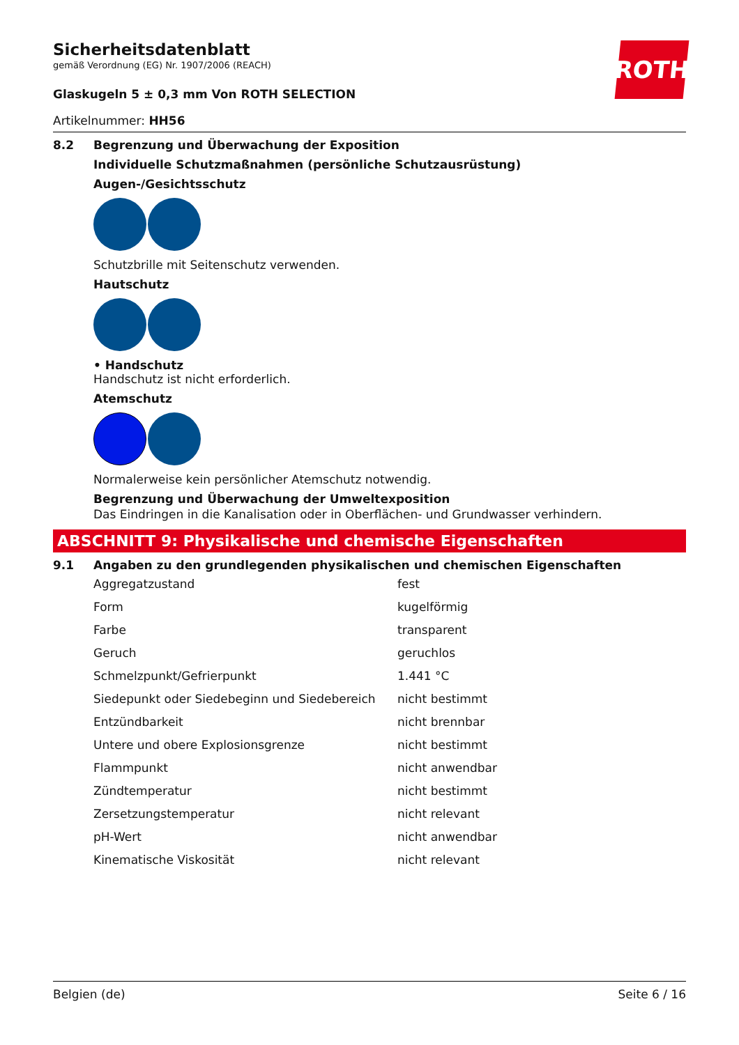ROTH
Sicherheitsdatenblatt
gemäß Verordnung (EG) Nr. 1907/2006 (REACH)
Glaskugeln 5 ± 0,3 mm Von ROTH SELECTION
Artikelnummer: HH56
8.2 Begrenzung und Überwachung der Exposition
Individuelle Schutzmaßnahmen (persönliche Schutzausrüstung)
Augen-/Gesichtsschutz
Schutzbrille mit Seitenschutz verwenden.
Hautschutz
• Handschutz
Handschutz ist nicht erforderlich.
Atemschutz
Normalerweise kein persönlicher Atemschutz notwendig.
Begrenzung und Überwachung der Umweltexposition
Das Eindringen in die Kanalisation oder in Oberflächen- und Grundwasser verhindern.
ABSCHNITT 9: Physikalische und chemische Eigenschaften
9.1 Angaben zu den grundlegenden physikalischen und chemischen Eigenschaften
| Aggregatzustand | fest |
| Form | kugelförmig |
| Farbe | transparent |
| Geruch | geruchlos |
| Schmelzpunkt/Gefrierpunkt | 1.441 °C |
| Siedepunkt oder Siedebeginn und Siedebereich | nicht bestimmt |
| Entzündbarkeit | nicht brennbar |
| Untere und obere Explosionsgrenze | nicht bestimmt |
| Flammpunkt | nicht anwendbar |
| Zündtemperatur | nicht bestimmt |
| Zersetzungstemperatur | nicht relevant |
| pH-Wert | nicht anwendbar |
| Kinematische Viskosität | nicht relevant |
Belgien (de) Seite 6 / 16